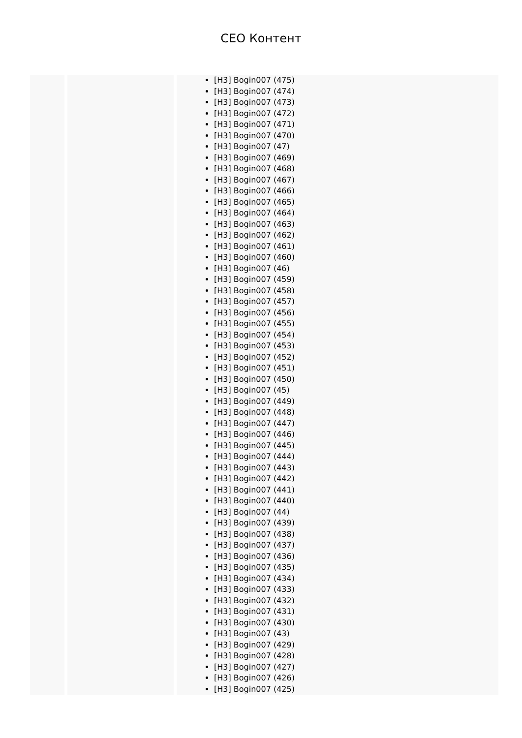CEO Контент
| | | [H3] Bogin007 (475) [H3] Bogin007 (474) [H3] Bogin007 (473) [H3] Bogin007 (472) [H3] Bogin007 (471) [H3] Bogin007 (470) [H3] Bogin007 (47) [H3] Bogin007 (469) [H3] Bogin007 (468) [H3] Bogin007 (467) [H3] Bogin007 (466) [H3] Bogin007 (465) [H3] Bogin007 (464) [H3] Bogin007 (463) [H3] Bogin007 (462) [H3] Bogin007 (461) [H3] Bogin007 (460) [H3] Bogin007 (46) [H3] Bogin007 (459) [H3] Bogin007 (458) [H3] Bogin007 (457) [H3] Bogin007 (456) [H3] Bogin007 (455) [H3] Bogin007 (454) [H3] Bogin007 (453) [H3] Bogin007 (452) [H3] Bogin007 (451) [H3] Bogin007 (450) [H3] Bogin007 (45) [H3] Bogin007 (449) [H3] Bogin007 (448) [H3] Bogin007 (447) [H3] Bogin007 (446) [H3] Bogin007 (445) [H3] Bogin007 (444) [H3] Bogin007 (443) [H3] Bogin007 (442) [H3] Bogin007 (441) [H3] Bogin007 (440) [H3] Bogin007 (44) [H3] Bogin007 (439) [H3] Bogin007 (438) [H3] Bogin007 (437) [H3] Bogin007 (436) [H3] Bogin007 (435) [H3] Bogin007 (434) [H3] Bogin007 (433) [H3] Bogin007 (432) [H3] Bogin007 (431) [H3] Bogin007 (430) [H3] Bogin007 (43) [H3] Bogin007 (429) [H3] Bogin007 (428) [H3] Bogin007 (427) [H3] Bogin007 (426) [H3] Bogin007 (425) |